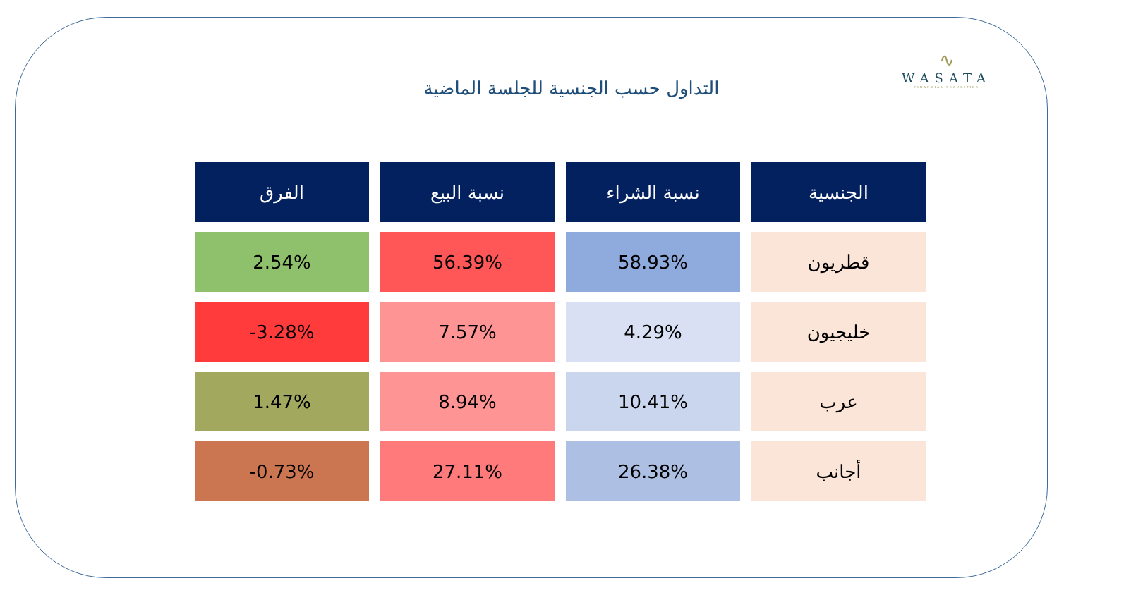∿
WASATA
FINANCIAL SECURITIES
التداول حسب الجنسية للجلسة الماضية
| الجنسية | نسبة الشراء | نسبة البيع | الفرق |
| --- | --- | --- | --- |
| قطريون | 58.93% | 56.39% | 2.54% |
| خليجيون | 4.29% | 7.57% | -3.28% |
| عرب | 10.41% | 8.94% | 1.47% |
| أجانب | 26.38% | 27.11% | -0.73% |